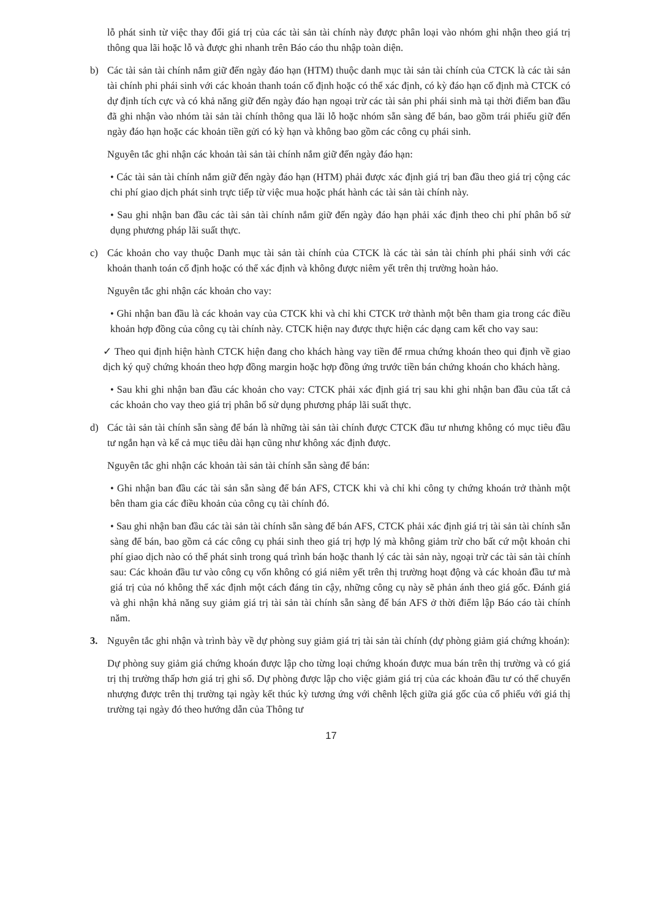lỗ phát sinh từ việc thay đổi giá trị của các tài sản tài chính này được phân loại vào nhóm ghi nhận theo giá trị thông qua lãi hoặc lỗ và được ghi nhanh trên Báo cáo thu nhập toàn diện.
b) Các tài sản tài chính nắm giữ đến ngày đáo hạn (HTM) thuộc danh mục tài sản tài chính của CTCK là các tài sản tài chính phi phái sinh với các khoản thanh toán cố định hoặc có thể xác định, có kỳ đáo hạn cố định mà CTCK có dự định tích cực và có khả năng giữ đến ngày đáo hạn ngoại trừ các tài sản phi phái sinh mà tại thời điểm ban đầu đã ghi nhận vào nhóm tài sản tài chính thông qua lãi lỗ hoặc nhóm sẵn sàng để bán, bao gồm trái phiếu giữ đến ngày đáo hạn hoặc các khoản tiền gửi có kỳ hạn và không bao gồm các công cụ phái sinh.
Nguyên tắc ghi nhận các khoản tài sản tài chính nắm giữ đến ngày đáo hạn:
• Các tài sản tài chính nắm giữ đến ngày đáo hạn (HTM) phải được xác định giá trị ban đầu theo giá trị cộng các chi phí giao dịch phát sinh trực tiếp từ việc mua hoặc phát hành các tài sản tài chính này.
• Sau ghi nhận ban đầu các tài sản tài chính nắm giữ đến ngày đáo hạn phải xác định theo chi phí phân bổ sử dụng phương pháp lãi suất thực.
c) Các khoản cho vay thuộc Danh mục tài sản tài chính của CTCK là các tài sản tài chính phi phái sinh với các khoản thanh toán cố định hoặc có thể xác định và không được niêm yết trên thị trường hoàn hảo.
Nguyên tắc ghi nhận các khoản cho vay:
• Ghi nhận ban đầu là các khoản vay của CTCK khi và chỉ khi CTCK trở thành một bên tham gia trong các điều khoản hợp đồng của công cụ tài chính này. CTCK hiện nay được thực hiện các dạng cam kết cho vay sau:
✓ Theo qui định hiện hành CTCK hiện đang cho khách hàng vay tiền để rmua chứng khoán theo qui định về giao dịch ký quỹ chứng khoán theo hợp đồng margin hoặc hợp đồng ứng trước tiền bán chứng khoán cho khách hàng.
• Sau khi ghi nhận ban đầu các khoản cho vay: CTCK phải xác định giá trị sau khi ghi nhận ban đầu của tất cả các khoản cho vay theo giá trị phân bổ sử dụng phương pháp lãi suất thực.
d) Các tài sản tài chính sẵn sàng để bán là những tài sản tài chính được CTCK đầu tư nhưng không có mục tiêu đầu tư ngắn hạn và kể cả mục tiêu dài hạn cũng như không xác định được.
Nguyên tắc ghi nhận các khoản tài sản tài chính sẵn sàng để bán:
• Ghi nhận ban đầu các tài sản sẵn sàng để bán AFS, CTCK khi và chỉ khi công ty chứng khoán trở thành một bên tham gia các điều khoản của công cụ tài chính đó.
• Sau ghi nhận ban đầu các tài sản tài chính sẵn sàng để bán AFS, CTCK phải xác định giá trị tài sản tài chính sẵn sàng để bán, bao gồm cả các công cụ phái sinh theo giá trị hợp lý mà không giảm trừ cho bất cứ một khoản chi phí giao dịch nào có thể phát sinh trong quá trình bán hoặc thanh lý các tài sản này, ngoại trừ các tài sản tài chính sau: Các khoản đầu tư vào công cụ vốn không có giá niêm yết trên thị trường hoạt động và các khoản đầu tư mà giá trị của nó không thể xác định một cách đáng tin cậy, những công cụ này sẽ phản ánh theo giá gốc. Đánh giá và ghi nhận khả năng suy giảm giá trị tài sản tài chính sẵn sàng để bán AFS ở thời điểm lập Báo cáo tài chính năm.
3. Nguyên tắc ghi nhận và trình bày về dự phòng suy giảm giá trị tài sản tài chính (dự phòng giảm giá chứng khoán):
Dự phòng suy giảm giá chứng khoán được lập cho từng loại chứng khoán được mua bán trên thị trường và có giá trị thị trường thấp hơn giá trị ghi sổ. Dự phòng được lập cho việc giảm giá trị của các khoản đầu tư có thể chuyển nhượng được trên thị trường tại ngày kết thúc kỳ tương ứng với chênh lệch giữa giá gốc của cổ phiếu với giá thị trường tại ngày đó theo hướng dẫn của Thông tư
17